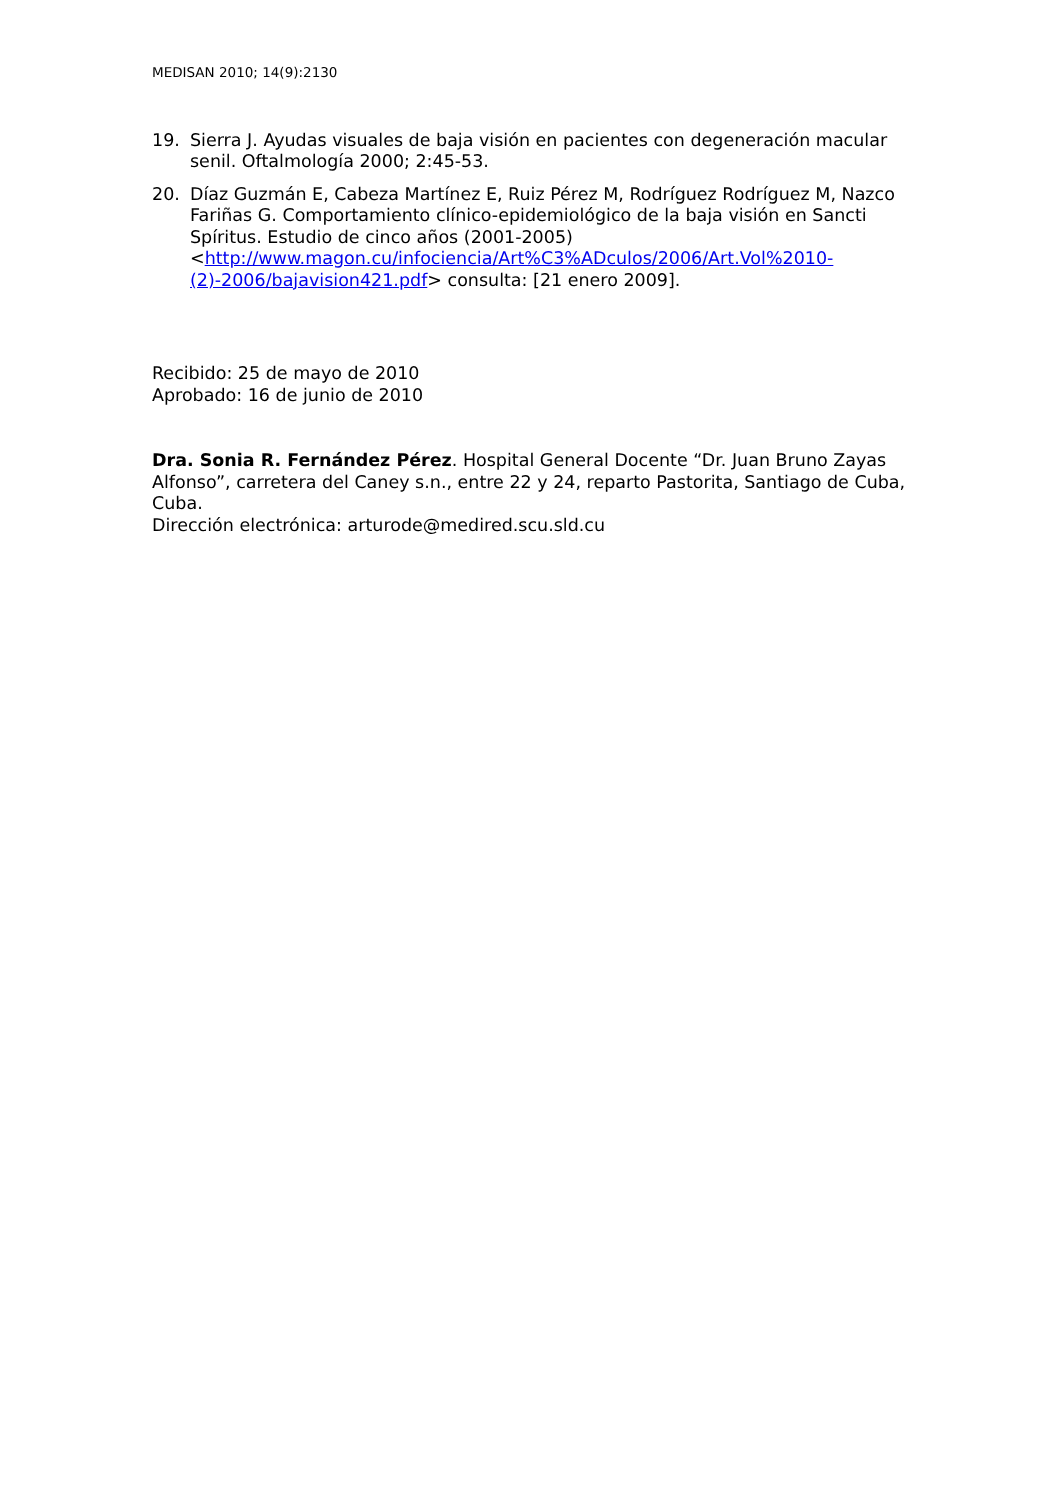MEDISAN 2010; 14(9):2130
19. Sierra J. Ayudas visuales de baja visión en pacientes con degeneración macular senil. Oftalmología 2000; 2:45-53.
20. Díaz Guzmán E, Cabeza Martínez E, Ruiz Pérez M, Rodríguez Rodríguez M, Nazco Fariñas G. Comportamiento clínico-epidemiológico de la baja visión en Sancti Spíritus. Estudio de cinco años (2001-2005) <http://www.magon.cu/infociencia/Art%C3%ADculos/2006/Art.Vol%2010-(2)-2006/bajavision421.pdf> consulta: [21 enero 2009].
Recibido: 25 de mayo de 2010
Aprobado: 16 de junio de 2010
Dra. Sonia R. Fernández Pérez. Hospital General Docente “Dr. Juan Bruno Zayas Alfonso”, carretera del Caney s.n., entre 22 y 24, reparto Pastorita, Santiago de Cuba, Cuba.
Dirección electrónica: arturode@medired.scu.sld.cu